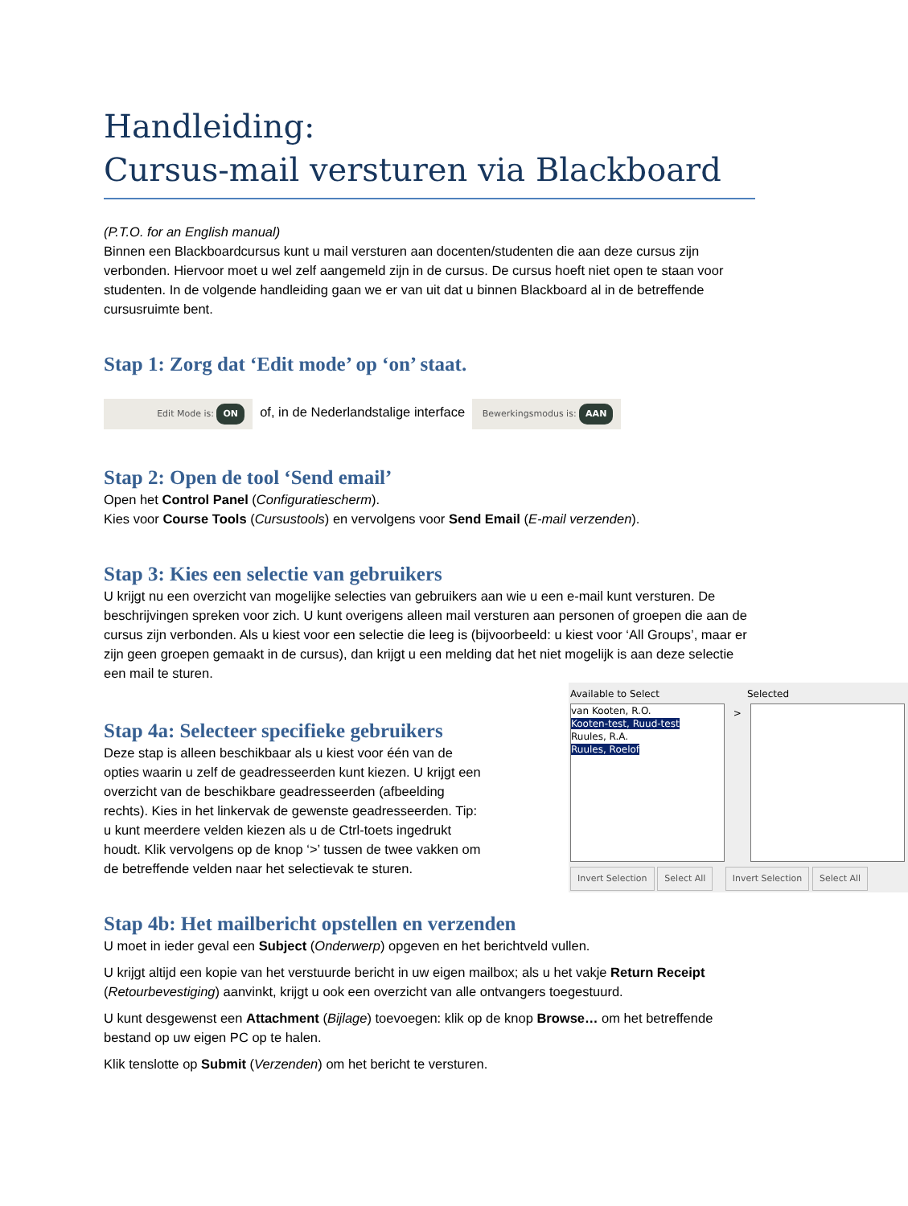Handleiding:
Cursus-mail versturen via Blackboard
(P.T.O. for an English manual)
Binnen een Blackboardcursus kunt u mail versturen aan docenten/studenten die aan deze cursus zijn verbonden. Hiervoor moet u wel zelf aangemeld zijn in de cursus. De cursus hoeft niet open te staan voor studenten. In de volgende handleiding gaan we er van uit dat u binnen Blackboard al in de betreffende cursusruimte bent.
Stap 1: Zorg dat ‘Edit mode’ op ‘on’ staat.
Edit Mode is: ON of, in de Nederlandstalige interface Bewerkingsmodus is: AAN
Stap 2: Open de tool ‘Send email’
Open het Control Panel (Configuratiescherm).
Kies voor Course Tools (Cursustools) en vervolgens voor Send Email (E-mail verzenden).
Stap 3: Kies een selectie van gebruikers
U krijgt nu een overzicht van mogelijke selecties van gebruikers aan wie u een e-mail kunt versturen. De beschrijvingen spreken voor zich. U kunt overigens alleen mail versturen aan personen of groepen die aan de cursus zijn verbonden. Als u kiest voor een selectie die leeg is (bijvoorbeeld: u kiest voor ‘All Groups’, maar er zijn geen groepen gemaakt in de cursus), dan krijgt u een melding dat het niet mogelijk is aan deze selectie een mail te sturen.
Available to Select Selected
van Kooten, R.O.
Kooten-test, Ruud-test
Ruules, R.A.
Ruules, Roelof
>
Invert Selection Select All Invert Selection Select All
Stap 4a: Selecteer specifieke gebruikers
Deze stap is alleen beschikbaar als u kiest voor één van de opties waarin u zelf de geadresseerden kunt kiezen. U krijgt een overzicht van de beschikbare geadresseerden (afbeelding rechts). Kies in het linkervak de gewenste geadresseerden. Tip: u kunt meerdere velden kiezen als u de Ctrl-toets ingedrukt houdt. Klik vervolgens op de knop ‘>’ tussen de twee vakken om de betreffende velden naar het selectievak te sturen.
Stap 4b: Het mailbericht opstellen en verzenden
U moet in ieder geval een Subject (Onderwerp) opgeven en het berichtveld vullen.
U krijgt altijd een kopie van het verstuurde bericht in uw eigen mailbox; als u het vakje Return Receipt (Retourbevestiging) aanvinkt, krijgt u ook een overzicht van alle ontvangers toegestuurd.
U kunt desgewenst een Attachment (Bijlage) toevoegen: klik op de knop Browse… om het betreffende bestand op uw eigen PC op te halen.
Klik tenslotte op Submit (Verzenden) om het bericht te versturen.